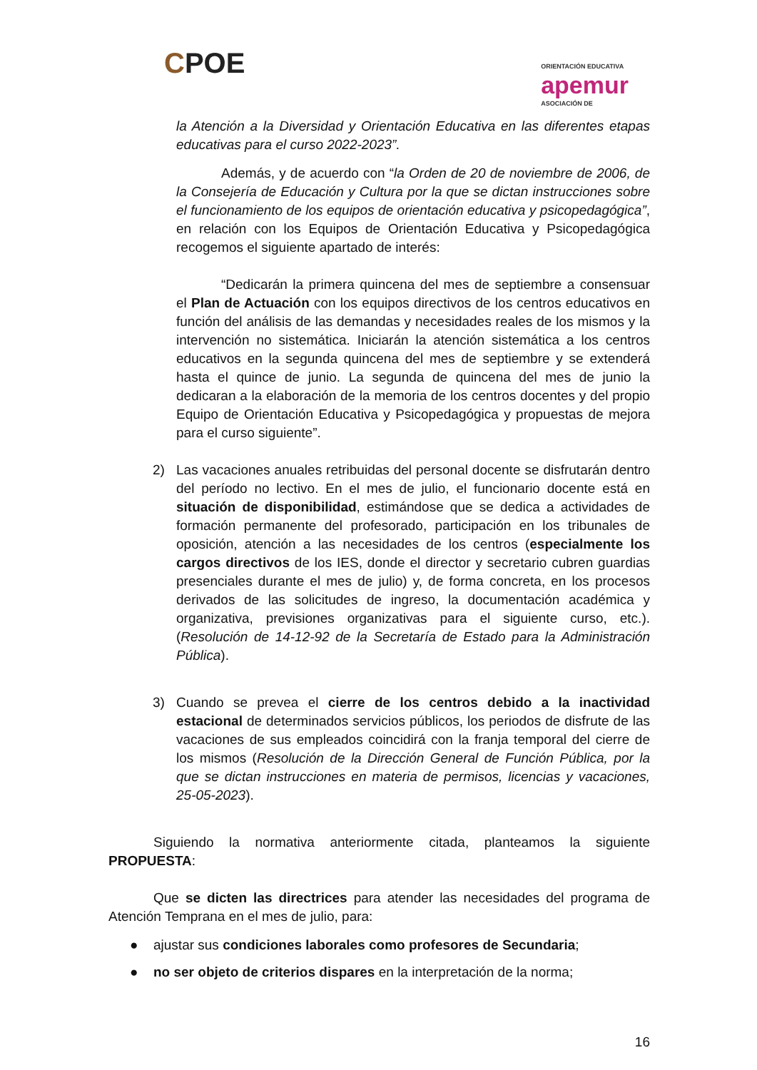CPOE
ORIENTACIÓN EDUCATIVA
apemur
ASOCIACIÓN DE
la Atención a la Diversidad y Orientación Educativa en las diferentes etapas educativas para el curso 2022-2023”.
Además, y de acuerdo con “la Orden de 20 de noviembre de 2006, de la Consejería de Educación y Cultura por la que se dictan instrucciones sobre el funcionamiento de los equipos de orientación educativa y psicopedagógica”, en relación con los Equipos de Orientación Educativa y Psicopedagógica recogemos el siguiente apartado de interés:
“Dedicarán la primera quincena del mes de septiembre a consensuar el Plan de Actuación con los equipos directivos de los centros educativos en función del análisis de las demandas y necesidades reales de los mismos y la intervención no sistemática. Iniciarán la atención sistemática a los centros educativos en la segunda quincena del mes de septiembre y se extenderá hasta el quince de junio. La segunda de quincena del mes de junio la dedicaran a la elaboración de la memoria de los centros docentes y del propio Equipo de Orientación Educativa y Psicopedagógica y propuestas de mejora para el curso siguiente”.
2) Las vacaciones anuales retribuidas del personal docente se disfrutarán dentro del período no lectivo. En el mes de julio, el funcionario docente está en situación de disponibilidad, estimándose que se dedica a actividades de formación permanente del profesorado, participación en los tribunales de oposición, atención a las necesidades de los centros (especialmente los cargos directivos de los IES, donde el director y secretario cubren guardias presenciales durante el mes de julio) y, de forma concreta, en los procesos derivados de las solicitudes de ingreso, la documentación académica y organizativa, previsiones organizativas para el siguiente curso, etc.). (Resolución de 14-12-92 de la Secretaría de Estado para la Administración Pública).
3) Cuando se prevea el cierre de los centros debido a la inactividad estacional de determinados servicios públicos, los periodos de disfrute de las vacaciones de sus empleados coincidirá con la franja temporal del cierre de los mismos (Resolución de la Dirección General de Función Pública, por la que se dictan instrucciones en materia de permisos, licencias y vacaciones, 25-05-2023).
Siguiendo la normativa anteriormente citada, planteamos la siguiente PROPUESTA:
Que se dicten las directrices para atender las necesidades del programa de Atención Temprana en el mes de julio, para:
● ajustar sus condiciones laborales como profesores de Secundaria;
● no ser objeto de criterios dispares en la interpretación de la norma;
16